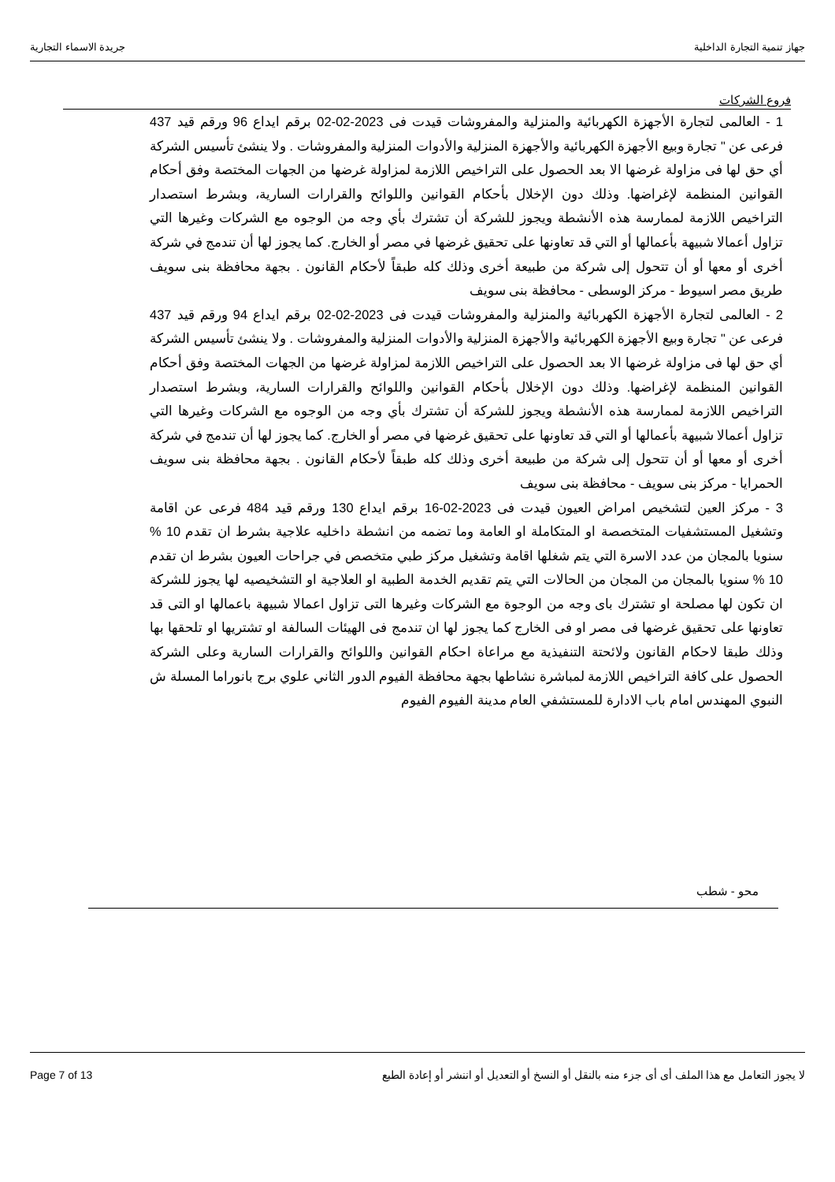جهاز تنمية التجارة الداخلية جريدة الاسماء التجارية
فروع الشركات
1 - العالمى لتجارة الأجهزة الكهربائية والمنزلية والمفروشات قيدت فى 2023-02-02 برقم ايداع 96 ورقم قيد 437 فرعى عن " تجارة وبيع الأجهزة الكهربائية والأجهزة المنزلية والأدوات المنزلية والمفروشات . ولا ينشئ تأسيس الشركة أي حق لها فى مزاولة غرضها الا بعد الحصول على التراخيص اللازمة لمزاولة غرضها من الجهات المختصة وفق أحكام القوانين المنظمة لإغراضها. وذلك دون الإخلال بأحكام القوانين واللوائح والقرارات السارية، وبشرط استصدار التراخيص اللازمة لممارسة هذه الأنشطة ويجوز للشركة أن تشترك بأي وجه من الوجوه مع الشركات وغيرها التي تزاول أعمالا شبيهة بأعمالها أو التي قد تعاونها على تحقيق غرضها في مصر أو الخارج. كما يجوز لها أن تندمج في شركة أخرى أو معها أو أن تتحول إلى شركة من طبيعة أخرى وذلك كله طبقاً لأحكام القانون . بجهة محافظة بنى سويف طريق مصر اسيوط - مركز الوسطى - محافظة بنى سويف
2 - العالمى لتجارة الأجهزة الكهربائية والمنزلية والمفروشات قيدت فى 2023-02-02 برقم ايداع 94 ورقم قيد 437 فرعى عن " تجارة وبيع الأجهزة الكهربائية والأجهزة المنزلية والأدوات المنزلية والمفروشات . ولا ينشئ تأسيس الشركة أي حق لها فى مزاولة غرضها الا بعد الحصول على التراخيص اللازمة لمزاولة غرضها من الجهات المختصة وفق أحكام القوانين المنظمة لإغراضها. وذلك دون الإخلال بأحكام القوانين واللوائح والقرارات السارية، وبشرط استصدار التراخيص اللازمة لممارسة هذه الأنشطة ويجوز للشركة أن تشترك بأي وجه من الوجوه مع الشركات وغيرها التي تزاول أعمالا شبيهة بأعمالها أو التي قد تعاونها على تحقيق غرضها في مصر أو الخارج. كما يجوز لها أن تندمج في شركة أخرى أو معها أو أن تتحول إلى شركة من طبيعة أخرى وذلك كله طبقاً لأحكام القانون . بجهة محافظة بنى سويف الحمرايا - مركز بنى سويف - محافظة بنى سويف
3 - مركز العين لتشخيص امراض العيون قيدت فى 2023-02-16 برقم ايداع 130 ورقم قيد 484 فرعى عن اقامة وتشغيل المستشفيات المتخصصة او المتكاملة او العامة وما تضمه من انشطة داخليه علاجية بشرط ان تقدم 10 % سنويا بالمجان من عدد الاسرة التي يتم شغلها اقامة وتشغيل مركز طبي متخصص في جراحات العيون بشرط ان تقدم 10 % سنويا بالمجان من المجان من الحالات التي يتم تقديم الخدمة الطبية او العلاجية او التشخيصيه لها يجوز للشركة ان تكون لها مصلحة او تشترك باى وجه من الوجوة مع الشركات وغيرها التى تزاول اعمالا شبيهة باعمالها او التى قد تعاونها على تحقيق غرضها فى مصر او فى الخارج كما يجوز لها ان تندمج فى الهيئات السالفة او تشتريها او تلحقها بها وذلك طبقا لاحكام القانون ولائحتة التنفيذية مع مراعاة احكام القوانين واللوائح والقرارات السارية وعلى الشركة الحصول على كافة التراخيص اللازمة لمباشرة نشاطها بجهة محافظة الفيوم الدور الثاني علوي برج بانوراما المسلة ش النبوي المهندس امام باب الادارة للمستشفي العام مدينة الفيوم الفيوم
محو - شطب
لا يجوز التعامل مع هذا الملف أى أى جزء منه بالنقل أو النسخ أو التعديل أو اننشر أو إعادة الطبع Page 7 of 13